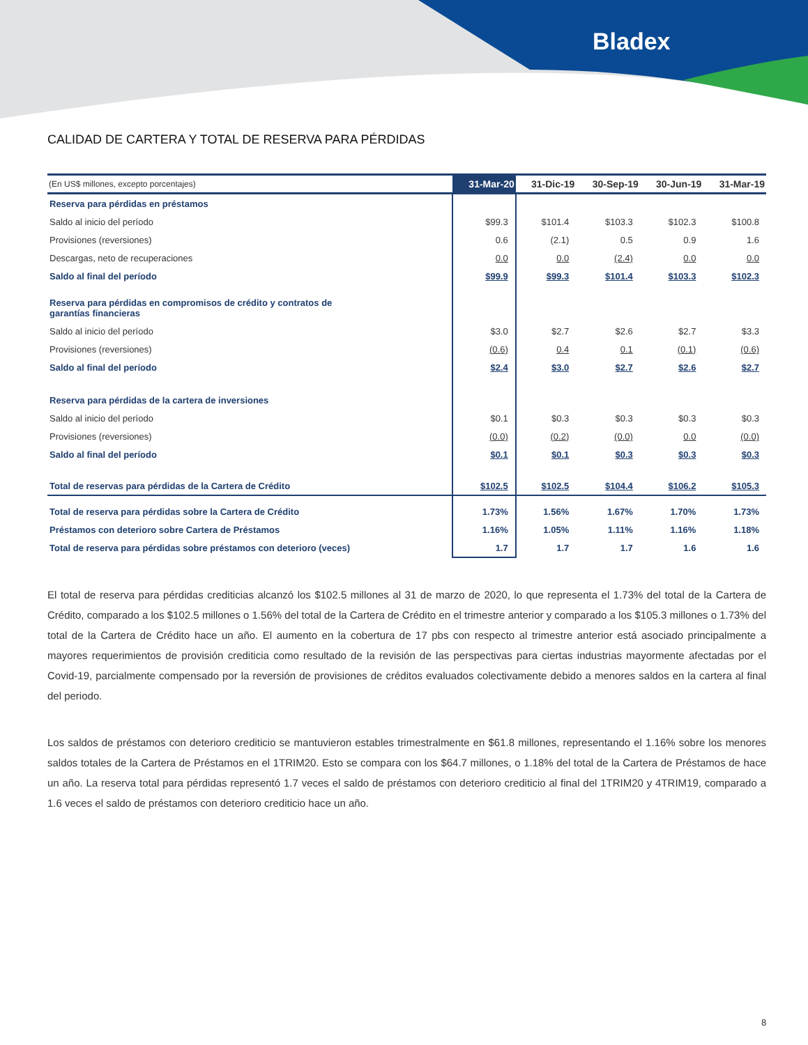Bladex
CALIDAD DE CARTERA Y TOTAL DE RESERVA PARA PÉRDIDAS
| (En US$ millones, excepto porcentajes) | 31-Mar-20 | 31-Dic-19 | 30-Sep-19 | 30-Jun-19 | 31-Mar-19 |
| --- | --- | --- | --- | --- | --- |
| Reserva para pérdidas en préstamos | | | | | |
| Saldo al inicio del período | $99.3 | $101.4 | $103.3 | $102.3 | $100.8 |
| Provisiones (reversiones) | 0.6 | (2.1) | 0.5 | 0.9 | 1.6 |
| Descargas, neto de recuperaciones | 0.0 | 0.0 | (2.4) | 0.0 | 0.0 |
| Saldo al final del período | $99.9 | $99.3 | $101.4 | $103.3 | $102.3 |
| Reserva para pérdidas en compromisos de crédito y contratos de garantías financieras | | | | | |
| Saldo al inicio del período | $3.0 | $2.7 | $2.6 | $2.7 | $3.3 |
| Provisiones (reversiones) | (0.6) | 0.4 | 0.1 | (0.1) | (0.6) |
| Saldo al final del período | $2.4 | $3.0 | $2.7 | $2.6 | $2.7 |
| Reserva para pérdidas de la cartera de inversiones | | | | | |
| Saldo al inicio del período | $0.1 | $0.3 | $0.3 | $0.3 | $0.3 |
| Provisiones (reversiones) | (0.0) | (0.2) | (0.0) | 0.0 | (0.0) |
| Saldo al final del período | $0.1 | $0.1 | $0.3 | $0.3 | $0.3 |
| Total de reservas para pérdidas de la Cartera de Crédito | $102.5 | $102.5 | $104.4 | $106.2 | $105.3 |
| Total de reserva para pérdidas sobre la Cartera de Crédito | 1.73% | 1.56% | 1.67% | 1.70% | 1.73% |
| Préstamos con deterioro sobre Cartera de Préstamos | 1.16% | 1.05% | 1.11% | 1.16% | 1.18% |
| Total de reserva para pérdidas sobre préstamos con deterioro (veces) | 1.7 | 1.7 | 1.7 | 1.6 | 1.6 |
El total de reserva para pérdidas crediticias alcanzó los $102.5 millones al 31 de marzo de 2020, lo que representa el 1.73% del total de la Cartera de Crédito, comparado a los $102.5 millones o 1.56% del total de la Cartera de Crédito en el trimestre anterior y comparado a los $105.3 millones o 1.73% del total de la Cartera de Crédito hace un año. El aumento en la cobertura de 17 pbs con respecto al trimestre anterior está asociado principalmente a mayores requerimientos de provisión crediticia como resultado de la revisión de las perspectivas para ciertas industrias mayormente afectadas por el Covid-19, parcialmente compensado por la reversión de provisiones de créditos evaluados colectivamente debido a menores saldos en la cartera al final del periodo.
Los saldos de préstamos con deterioro crediticio se mantuvieron estables trimestralmente en $61.8 millones, representando el 1.16% sobre los menores saldos totales de la Cartera de Préstamos en el 1TRIM20. Esto se compara con los $64.7 millones, o 1.18% del total de la Cartera de Préstamos de hace un año. La reserva total para pérdidas representó 1.7 veces el saldo de préstamos con deterioro crediticio al final del 1TRIM20 y 4TRIM19, comparado a 1.6 veces el saldo de préstamos con deterioro crediticio hace un año.
8